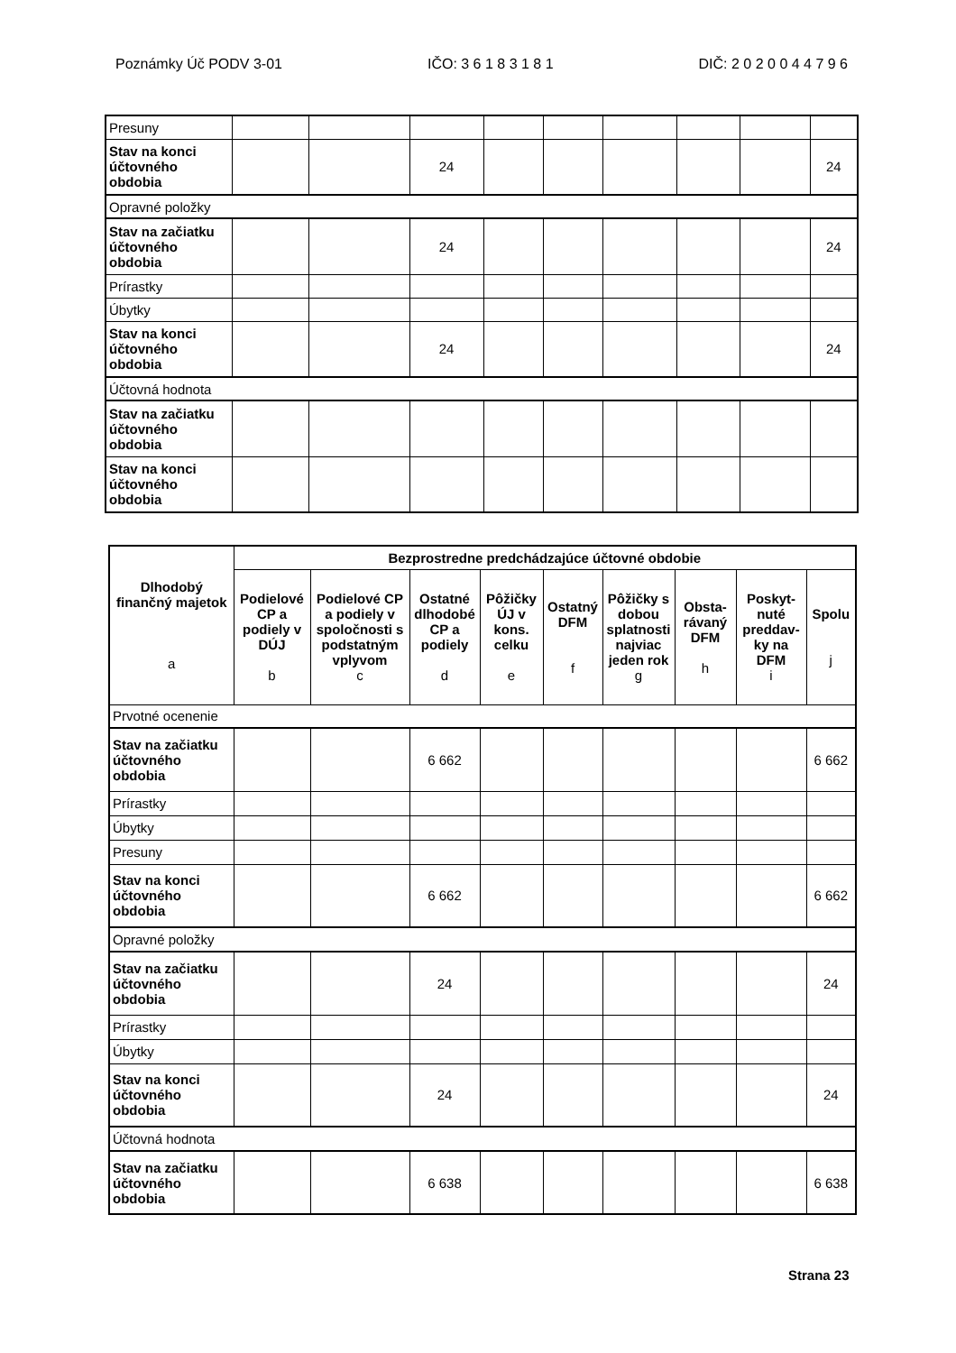Poznámky Úč PODV 3-01 IČO: 3 6 1 8 3 1 8 1 DIČ: 2 0 2 0 0 4 4 7 9 6
| Presuny | | | | | | | | | |
| Stav na konci účtovného obdobia | | | 24 | | | | | | 24 |
| Opravné položky | | | | | | | | | |
| Stav na začiatku účtovného obdobia | | | 24 | | | | | | 24 |
| Prírastky | | | | | | | | | |
| Úbytky | | | | | | | | | |
| Stav na konci účtovného obdobia | | | 24 | | | | | | 24 |
| Účtovná hodnota | | | | | | | | | |
| Stav na začiatku účtovného obdobia | | | | | | | | | |
| Stav na konci účtovného obdobia | | | | | | | | | |
| Dlhodobý finančný majetok a | Bezprostredne predchádzajúce účtovné obdobie | | | | | | | | |
| --- | --- | --- | --- | --- | --- | --- | --- | --- | --- |
| | Podielové CP a podiely v DÚJ b | Podielové CP a podiely v spoločnosti s podstatným vplyvom c | Ostatné dlhodobé CP a podiely d | Pôžičky ÚJ v kons. celku e | Ostatný DFM f | Pôžičky s dobou splatnosti najviac jeden rok g | Obsta-rávaný DFM h | Poskyt-nuté preddav-ky na DFM i | Spolu j |
| Prvotné ocenenie | | | | | | | | | |
| Stav na začiatku účtovného obdobia | | | 6 662 | | | | | | 6 662 |
| Prírastky | | | | | | | | | |
| Úbytky | | | | | | | | | |
| Presuny | | | | | | | | | |
| Stav na konci účtovného obdobia | | | 6 662 | | | | | | 6 662 |
| Opravné položky | | | | | | | | | |
| Stav na začiatku účtovného obdobia | | | 24 | | | | | | 24 |
| Prírastky | | | | | | | | | |
| Úbytky | | | | | | | | | |
| Stav na konci účtovného obdobia | | | 24 | | | | | | 24 |
| Účtovná hodnota | | | | | | | | | |
| Stav na začiatku účtovného obdobia | | | 6 638 | | | | | | 6 638 |
Strana 23